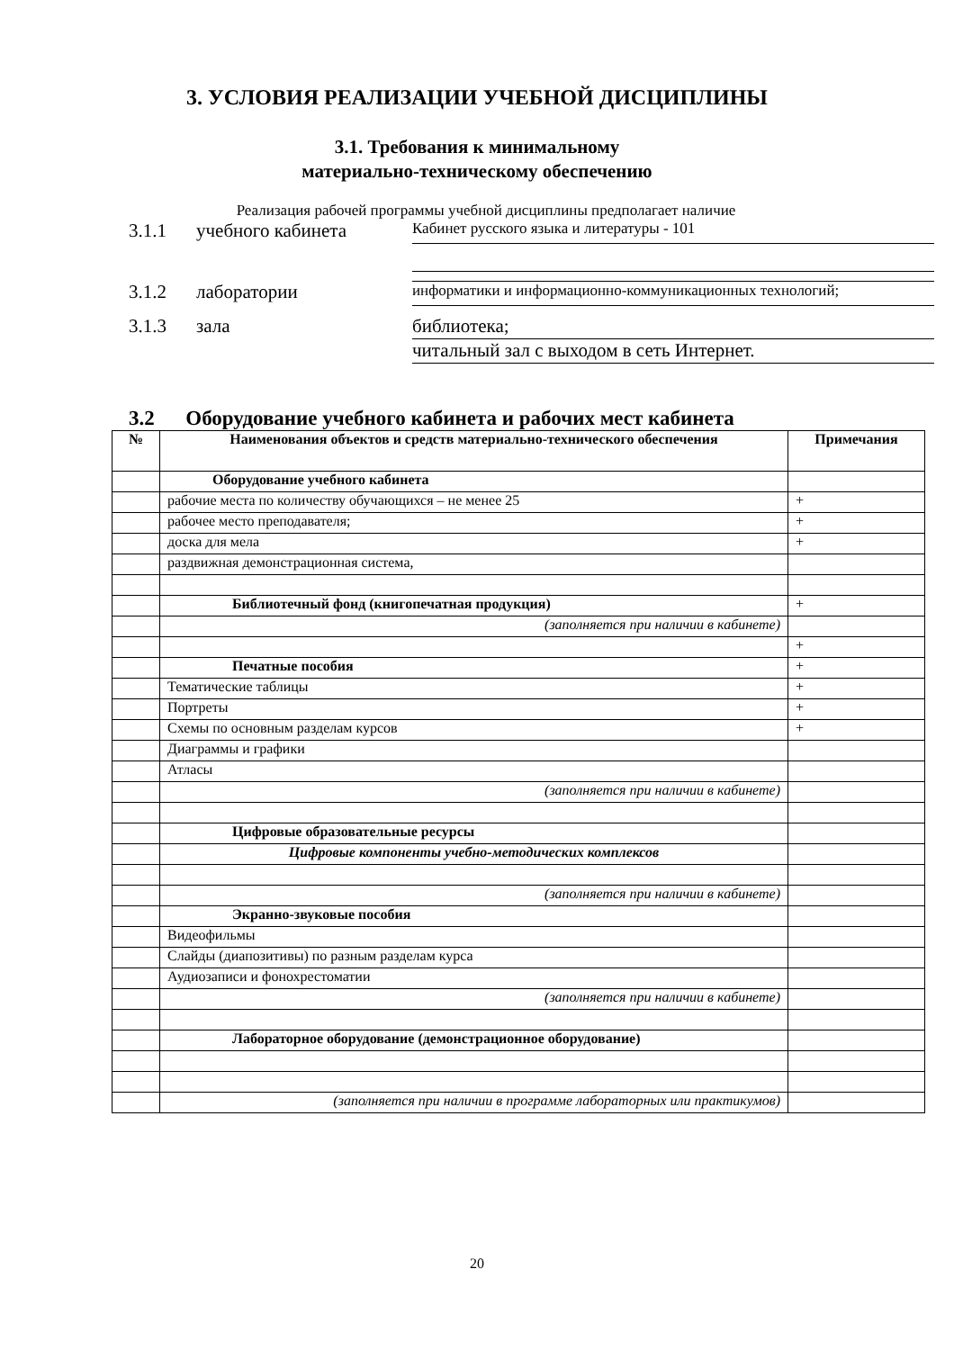3. УСЛОВИЯ РЕАЛИЗАЦИИ УЧЕБНОЙ ДИСЦИПЛИНЫ
3.1. Требования к минимальному
материально-техническому обеспечению
Реализация рабочей программы учебной дисциплины предполагает наличие
3.1.1 учебного кабинета Кабинет русского языка и литературы - 101
3.1.2 лаборатории информатики и информационно-коммуникационных технологий;
3.1.3 зала библиотека;
читальный зал с выходом в сеть Интернет.
3.2 Оборудование учебного кабинета и рабочих мест кабинета
| № | Наименования объектов и средств материально-технического обеспечения | Примечания |
| --- | --- | --- |
| | Оборудование учебного кабинета | |
| | рабочие места по количеству обучающихся – не менее 25 | + |
| | рабочее место преподавателя; | + |
| | доска для мела | + |
| | раздвижная демонстрационная система, | |
| | Библиотечный фонд (книгопечатная продукция) | + |
| | (заполняется при наличии в кабинете) | |
| | | + |
| | Печатные пособия | + |
| | Тематические таблицы | + |
| | Портреты | + |
| | Схемы по основным разделам курсов | + |
| | Диаграммы и графики | |
| | Атласы | |
| | (заполняется при наличии в кабинете) | |
| | Цифровые образовательные ресурсы | |
| | Цифровые компоненты учебно-методических комплексов | |
| | (заполняется при наличии в кабинете) | |
| | Экранно-звуковые пособия | |
| | Видеофильмы | |
| | Слайды (диапозитивы) по разным разделам курса | |
| | Аудиозаписи и фонохрестоматии | |
| | (заполняется при наличии в кабинете) | |
| | Лабораторное оборудование (демонстрационное оборудование) | |
| | (заполняется при наличии в программе лабораторных или практикумов) | |
20